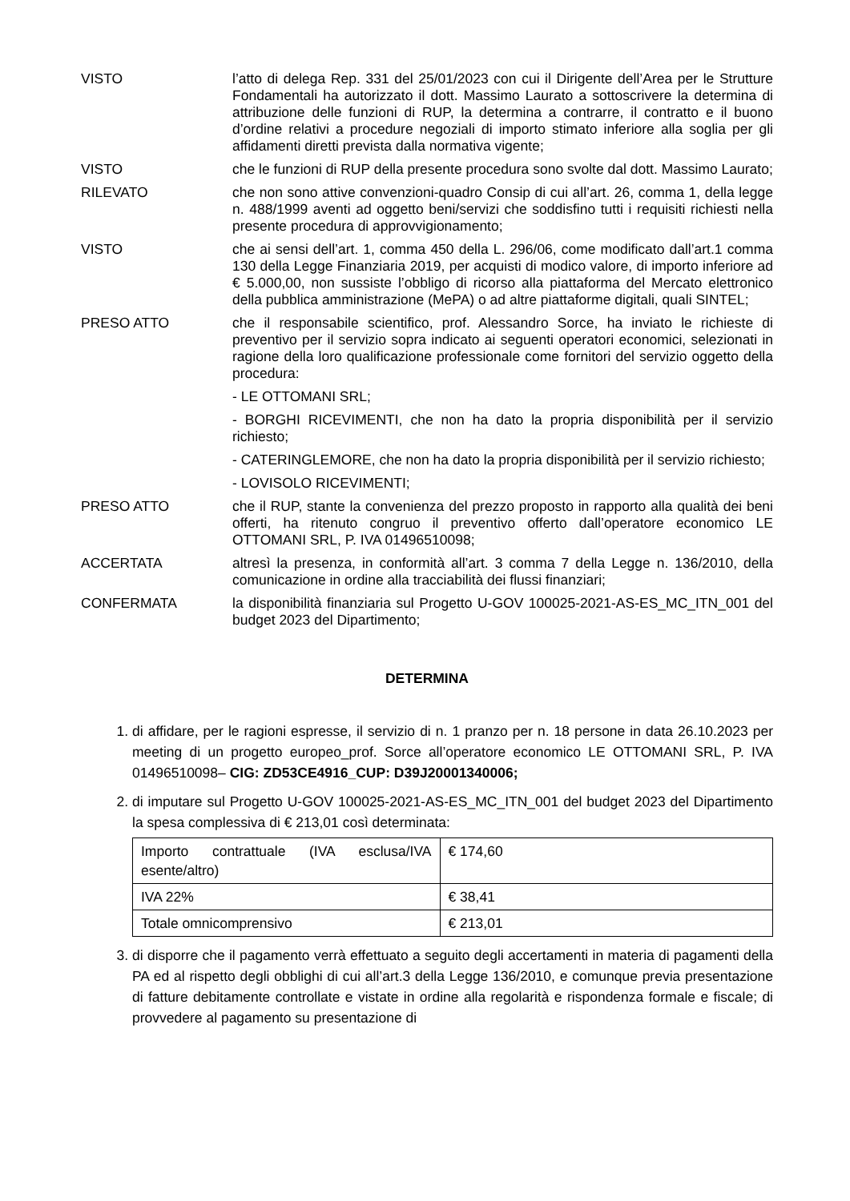VISTO l’atto di delega Rep. 331 del 25/01/2023 con cui il Dirigente dell’Area per le Strutture Fondamentali ha autorizzato il dott. Massimo Laurato a sottoscrivere la determina di attribuzione delle funzioni di RUP, la determina a contrarre, il contratto e il buono d’ordine relativi a procedure negoziali di importo stimato inferiore alla soglia per gli affidamenti diretti prevista dalla normativa vigente;
VISTO che le funzioni di RUP della presente procedura sono svolte dal dott. Massimo Laurato;
RILEVATO che non sono attive convenzioni-quadro Consip di cui all’art. 26, comma 1, della legge n. 488/1999 aventi ad oggetto beni/servizi che soddisfino tutti i requisiti richiesti nella presente procedura di approvvigionamento;
VISTO che ai sensi dell’art. 1, comma 450 della L. 296/06, come modificato dall’art.1 comma 130 della Legge Finanziaria 2019, per acquisti di modico valore, di importo inferiore ad € 5.000,00, non sussiste l’obbligo di ricorso alla piattaforma del Mercato elettronico della pubblica amministrazione (MePA) o ad altre piattaforme digitali, quali SINTEL;
PRESO ATTO che il responsabile scientifico, prof. Alessandro Sorce, ha inviato le richieste di preventivo per il servizio sopra indicato ai seguenti operatori economici, selezionati in ragione della loro qualificazione professionale come fornitori del servizio oggetto della procedura:
- LE OTTOMANI SRL;
- BORGHI RICEVIMENTI, che non ha dato la propria disponibilità per il servizio richiesto;
- CATERINGLEMORE, che non ha dato la propria disponibilità per il servizio richiesto;
- LOVISOLO RICEVIMENTI;
PRESO ATTO che il RUP, stante la convenienza del prezzo proposto in rapporto alla qualità dei beni offerti, ha ritenuto congruo il preventivo offerto dall’operatore economico LE OTTOMANI SRL, P. IVA 01496510098;
ACCERTATA altresì la presenza, in conformità all’art. 3 comma 7 della Legge n. 136/2010, della comunicazione in ordine alla tracciabilità dei flussi finanziari;
CONFERMATA la disponibilità finanziaria sul Progetto U-GOV 100025-2021-AS-ES_MC_ITN_001 del budget 2023 del Dipartimento;
DETERMINA
1. di affidare, per le ragioni espresse, il servizio di n. 1 pranzo per n. 18 persone in data 26.10.2023 per meeting di un progetto europeo_prof. Sorce all’operatore economico LE OTTOMANI SRL, P. IVA 01496510098– CIG: ZD53CE4916_CUP: D39J20001340006;
2. di imputare sul Progetto U-GOV 100025-2021-AS-ES_MC_ITN_001 del budget 2023 del Dipartimento la spesa complessiva di € 213,01 così determinata:
| Importo contrattuale (IVA esclusa/IVA esente/altro) | € 174,60 |
| IVA 22% | € 38,41 |
| Totale omnicomprensivo | € 213,01 |
3. di disporre che il pagamento verrà effettuato a seguito degli accertamenti in materia di pagamenti della PA ed al rispetto degli obblighi di cui all’art.3 della Legge 136/2010, e comunque previa presentazione di fatture debitamente controllate e vistate in ordine alla regolarità e rispondenza formale e fiscale; di provvedere al pagamento su presentazione di